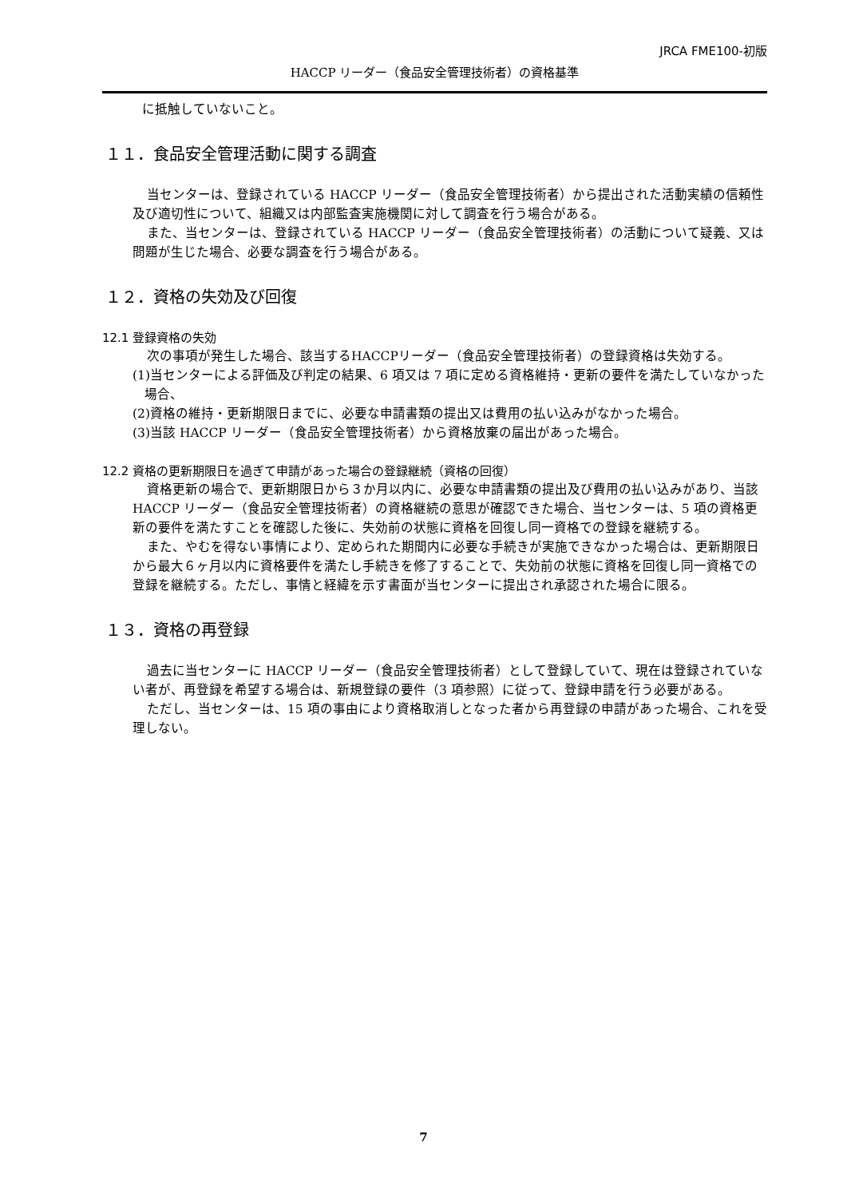JRCA FME100-初版
HACCP リーダー（食品安全管理技術者）の資格基準
に抵触していないこと。
１１．食品安全管理活動に関する調査
当センターは、登録されている HACCP リーダー（食品安全管理技術者）から提出された活動実績の信頼性及び適切性について、組織又は内部監査実施機関に対して調査を行う場合がある。
また、当センターは、登録されている HACCP リーダー（食品安全管理技術者）の活動について疑義、又は問題が生じた場合、必要な調査を行う場合がある。
１２．資格の失効及び回復
12.1 登録資格の失効
次の事項が発生した場合、該当するHACCPリーダー（食品安全管理技術者）の登録資格は失効する。
(1)当センターによる評価及び判定の結果、6 項又は 7 項に定める資格維持・更新の要件を満たしていなかった場合、
(2)資格の維持・更新期限日までに、必要な申請書類の提出又は費用の払い込みがなかった場合。
(3)当該 HACCP リーダー（食品安全管理技術者）から資格放棄の届出があった場合。
12.2 資格の更新期限日を過ぎて申請があった場合の登録継続（資格の回復）
資格更新の場合で、更新期限日から３か月以内に、必要な申請書類の提出及び費用の払い込みがあり、当該 HACCP リーダー（食品安全管理技術者）の資格継続の意思が確認できた場合、当センターは、5 項の資格更新の要件を満たすことを確認した後に、失効前の状態に資格を回復し同一資格での登録を継続する。
また、やむを得ない事情により、定められた期間内に必要な手続きが実施できなかった場合は、更新期限日から最大６ヶ月以内に資格要件を満たし手続きを修了することで、失効前の状態に資格を回復し同一資格での登録を継続する。ただし、事情と経緯を示す書面が当センターに提出され承認された場合に限る。
１３．資格の再登録
過去に当センターに HACCP リーダー（食品安全管理技術者）として登録していて、現在は登録されていない者が、再登録を希望する場合は、新規登録の要件（3 項参照）に従って、登録申請を行う必要がある。
ただし、当センターは、15 項の事由により資格取消しとなった者から再登録の申請があった場合、これを受理しない。
7